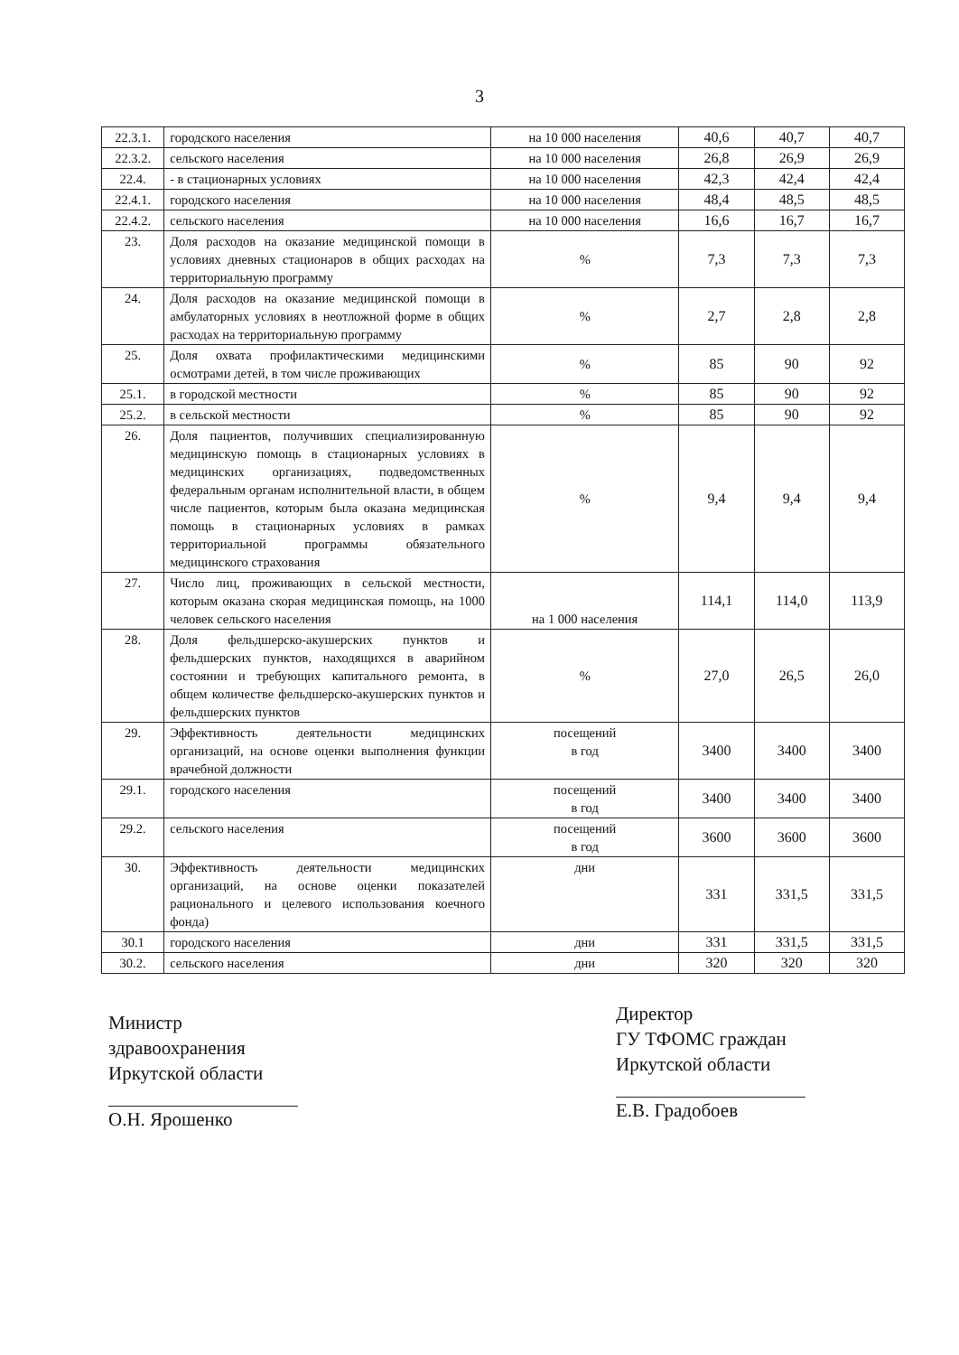3
| 22.3.1. | городского населения | на 10 000 населения | 40,6 | 40,7 | 40,7 |
| 22.3.2. | сельского населения | на 10 000 населения | 26,8 | 26,9 | 26,9 |
| 22.4. | - в стационарных условиях | на 10 000 населения | 42,3 | 42,4 | 42,4 |
| 22.4.1. | городского населения | на 10 000 населения | 48,4 | 48,5 | 48,5 |
| 22.4.2. | сельского населения | на 10 000 населения | 16,6 | 16,7 | 16,7 |
| 23. | Доля расходов на оказание медицинской помощи в условиях дневных стационаров в общих расходах на территориальную программу | % | 7,3 | 7,3 | 7,3 |
| 24. | Доля расходов на оказание медицинской помощи в амбулаторных условиях в неотложной форме в общих расходах на территориальную программу | % | 2,7 | 2,8 | 2,8 |
| 25. | Доля охвата профилактическими медицинскими осмотрами детей, в том числе проживающих | % | 85 | 90 | 92 |
| 25.1. | в городской местности | % | 85 | 90 | 92 |
| 25.2. | в сельской местности | % | 85 | 90 | 92 |
| 26. | Доля пациентов, получивших специализированную медицинскую помощь в стационарных условиях в медицинских организациях, подведомственных федеральным органам исполнительной власти, в общем числе пациентов, которым была оказана медицинская помощь в стационарных условиях в рамках территориальной программы обязательного медицинского страхования | % | 9,4 | 9,4 | 9,4 |
| 27. | Число лиц, проживающих в сельской местности, которым оказана скорая медицинская помощь, на 1000 человек сельского населения | на 1 000 населения | 114,1 | 114,0 | 113,9 |
| 28. | Доля фельдшерско-акушерских пунктов и фельдшерских пунктов, находящихся в аварийном состоянии и требующих капитального ремонта, в общем количестве фельдшерско-акушерских пунктов и фельдшерских пунктов | % | 27,0 | 26,5 | 26,0 |
| 29. | Эффективность деятельности медицинских организаций, на основе оценки выполнения функции врачебной должности | посещений в год | 3400 | 3400 | 3400 |
| 29.1. | городского населения | посещений в год | 3400 | 3400 | 3400 |
| 29.2. | сельского населения | посещений в год | 3600 | 3600 | 3600 |
| 30. | Эффективность деятельности медицинских организаций, на основе оценки показателей рационального и целевого использования коечного фонда) | дни | 331 | 331,5 | 331,5 |
| 30.1 | городского населения | дни | 331 | 331,5 | 331,5 |
| 30.2. | сельского населения | дни | 320 | 320 | 320 |
Министр
здравоохранения
Иркутской области
О.Н. Ярошенко
Директор
ГУ ТФОМС граждан
Иркутской области
Е.В. Градобоев